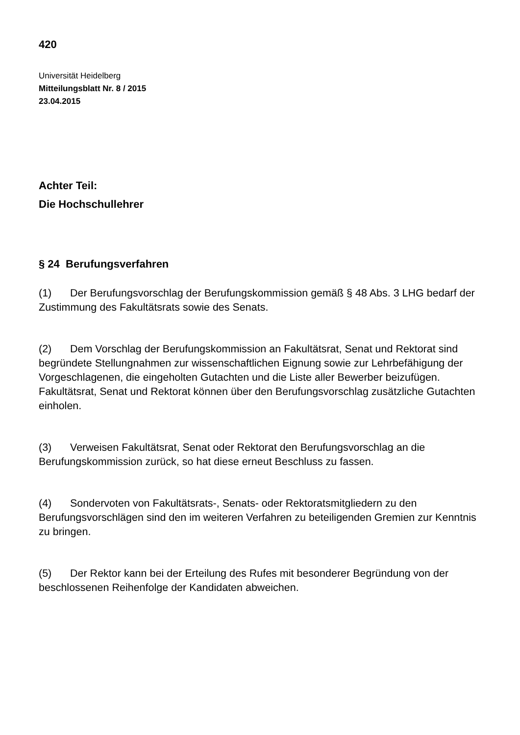420
Universität Heidelberg
Mitteilungsblatt Nr. 8 / 2015
23.04.2015
Achter Teil:
Die Hochschullehrer
§ 24 Berufungsverfahren
(1) Der Berufungsvorschlag der Berufungskommission gemäß § 48 Abs. 3 LHG bedarf der Zustimmung des Fakultätsrats sowie des Senats.
(2) Dem Vorschlag der Berufungskommission an Fakultätsrat, Senat und Rektorat sind begründete Stellungnahmen zur wissenschaftlichen Eignung sowie zur Lehrbefähigung der Vorgeschlagenen, die eingeholten Gutachten und die Liste aller Bewerber beizufügen. Fakultätsrat, Senat und Rektorat können über den Berufungsvorschlag zusätzliche Gutachten einholen.
(3) Verweisen Fakultätsrat, Senat oder Rektorat den Berufungsvorschlag an die Berufungskommission zurück, so hat diese erneut Beschluss zu fassen.
(4) Sondervoten von Fakultätsrats-, Senats- oder Rektoratsmitgliedern zu den Berufungsvorschlägen sind den im weiteren Verfahren zu beteiligenden Gremien zur Kenntnis zu bringen.
(5) Der Rektor kann bei der Erteilung des Rufes mit besonderer Begründung von der beschlossenen Reihenfolge der Kandidaten abweichen.